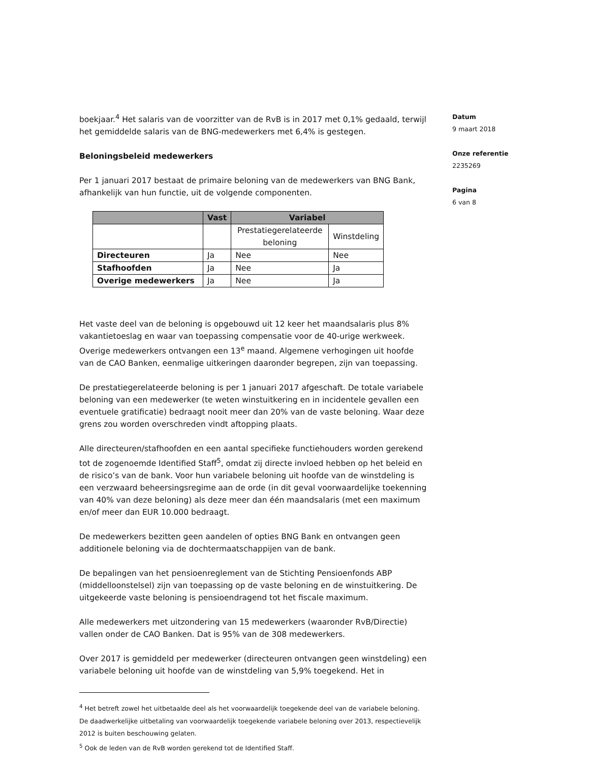boekjaar.<sup>4</sup> Het salaris van de voorzitter van de RvB is in 2017 met 0,1% gedaald, terwijl het gemiddelde salaris van de BNG-medewerkers met 6,4% is gestegen.
Beloningsbeleid medewerkers
Per 1 januari 2017 bestaat de primaire beloning van de medewerkers van BNG Bank, afhankelijk van hun functie, uit de volgende componenten.
| | Vast | Variabel | |
| --- | --- | --- | --- |
| | | Prestatiegerelateerde beloning | Winstdeling |
| Directeuren | Ja | Nee | Nee |
| Stafhoofden | Ja | Nee | Ja |
| Overige medewerkers | Ja | Nee | Ja |
Het vaste deel van de beloning is opgebouwd uit 12 keer het maandsalaris plus 8% vakantietoeslag en waar van toepassing compensatie voor de 40-urige werkweek. Overige medewerkers ontvangen een 13<sup>e</sup> maand. Algemene verhogingen uit hoofde van de CAO Banken, eenmalige uitkeringen daaronder begrepen, zijn van toepassing.
De prestatiegerelateerde beloning is per 1 januari 2017 afgeschaft. De totale variabele beloning van een medewerker (te weten winstuitkering en in incidentele gevallen een eventuele gratificatie) bedraagt nooit meer dan 20% van de vaste beloning. Waar deze grens zou worden overschreden vindt aftopping plaats.
Alle directeuren/stafhoofden en een aantal specifieke functiehouders worden gerekend tot de zogenoemde Identified Staff<sup>5</sup>, omdat zij directe invloed hebben op het beleid en de risico’s van de bank. Voor hun variabele beloning uit hoofde van de winstdeling is een verzwaard beheersingsregime aan de orde (in dit geval voorwaardelijke toekenning van 40% van deze beloning) als deze meer dan één maandsalaris (met een maximum en/of meer dan EUR 10.000 bedraagt.
De medewerkers bezitten geen aandelen of opties BNG Bank en ontvangen geen additionele beloning via de dochtermaatschappijen van de bank.
De bepalingen van het pensioenreglement van de Stichting Pensioenfonds ABP (middelloonstelsel) zijn van toepassing op de vaste beloning en de winstuitkering. De uitgekeerde vaste beloning is pensioendragend tot het fiscale maximum.
Alle medewerkers met uitzondering van 15 medewerkers (waaronder RvB/Directie) vallen onder de CAO Banken. Dat is 95% van de 308 medewerkers.
Over 2017 is gemiddeld per medewerker (directeuren ontvangen geen winstdeling) een variabele beloning uit hoofde van de winstdeling van 5,9% toegekend. Het in
<sup>4</sup> Het betreft zowel het uitbetaalde deel als het voorwaardelijk toegekende deel van de variabele beloning. De daadwerkelijke uitbetaling van voorwaardelijk toegekende variabele beloning over 2013, respectievelijk 2012 is buiten beschouwing gelaten.
<sup>5</sup> Ook de leden van de RvB worden gerekend tot de Identified Staff.
Datum
9 maart 2018
Onze referentie
2235269
Pagina
6 van 8